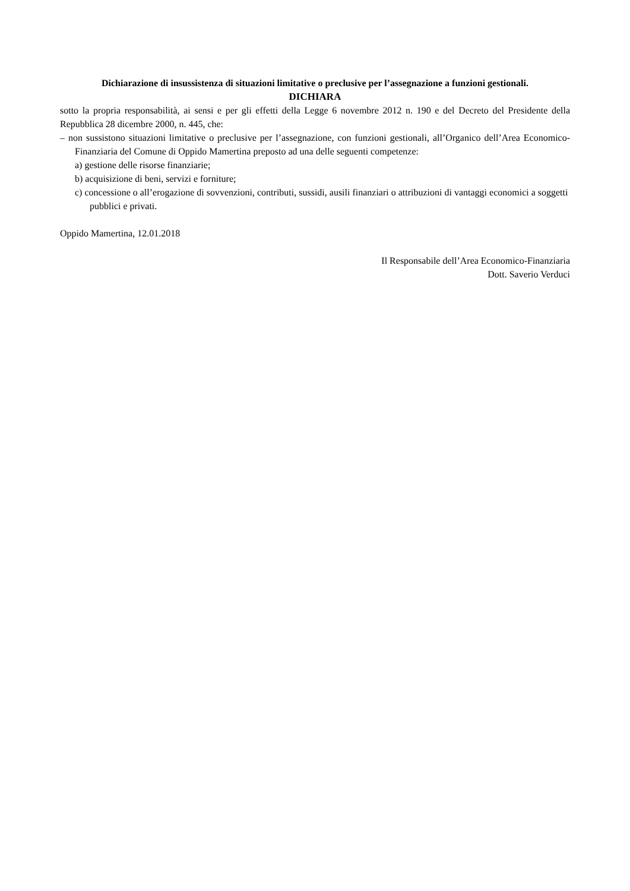Dichiarazione di insussistenza di situazioni limitative o preclusive per l’assegnazione a funzioni gestionali.
DICHIARA
sotto la propria responsabilità, ai sensi e per gli effetti della Legge 6 novembre 2012 n. 190 e del Decreto del Presidente della Repubblica 28 dicembre 2000, n. 445, che:
– non sussistono situazioni limitative o preclusive per l’assegnazione, con funzioni gestionali, all’Organico dell’Area Economico-Finanziaria del Comune di Oppido Mamertina preposto ad una delle seguenti competenze:
a) gestione delle risorse finanziarie;
b) acquisizione di beni, servizi e forniture;
c) concessione o all’erogazione di sovvenzioni, contributi, sussidi, ausili finanziari o attribuzioni di vantaggi economici a soggetti pubblici e privati.
Oppido Mamertina, 12.01.2018
Il Responsabile dell’Area Economico-Finanziaria
Dott. Saverio Verduci